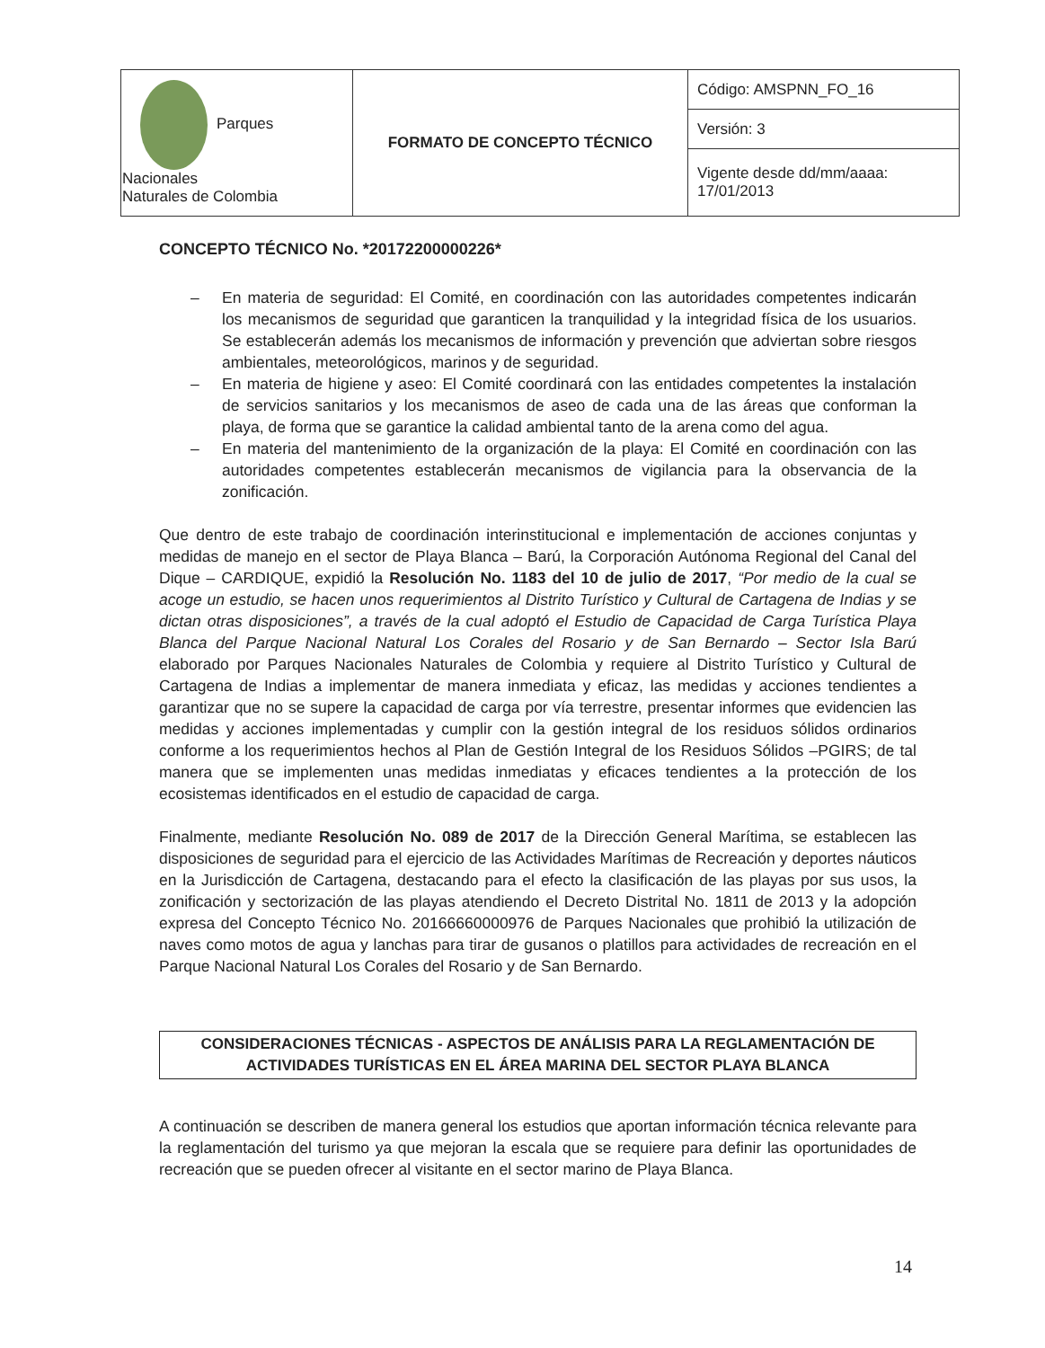| Parques Nacionales Naturales de Colombia | FORMATO DE CONCEPTO TÉCNICO | Código: AMSPNN_FO_16 |
| | | Versión: 3 |
| | | Vigente desde dd/mm/aaaa: 17/01/2013 |
CONCEPTO TÉCNICO No. *20172200000226*
– En materia de seguridad: El Comité, en coordinación con las autoridades competentes indicarán los mecanismos de seguridad que garanticen la tranquilidad y la integridad física de los usuarios. Se establecerán además los mecanismos de información y prevención que adviertan sobre riesgos ambientales, meteorológicos, marinos y de seguridad.
– En materia de higiene y aseo: El Comité coordinará con las entidades competentes la instalación de servicios sanitarios y los mecanismos de aseo de cada una de las áreas que conforman la playa, de forma que se garantice la calidad ambiental tanto de la arena como del agua.
– En materia del mantenimiento de la organización de la playa: El Comité en coordinación con las autoridades competentes establecerán mecanismos de vigilancia para la observancia de la zonificación.
Que dentro de este trabajo de coordinación interinstitucional e implementación de acciones conjuntas y medidas de manejo en el sector de Playa Blanca – Barú, la Corporación Autónoma Regional del Canal del Dique – CARDIQUE, expidió la Resolución No. 1183 del 10 de julio de 2017, “Por medio de la cual se acoge un estudio, se hacen unos requerimientos al Distrito Turístico y Cultural de Cartagena de Indias y se dictan otras disposiciones”, a través de la cual adoptó el Estudio de Capacidad de Carga Turística Playa Blanca del Parque Nacional Natural Los Corales del Rosario y de San Bernardo – Sector Isla Barú elaborado por Parques Nacionales Naturales de Colombia y requiere al Distrito Turístico y Cultural de Cartagena de Indias a implementar de manera inmediata y eficaz, las medidas y acciones tendientes a garantizar que no se supere la capacidad de carga por vía terrestre, presentar informes que evidencien las medidas y acciones implementadas y cumplir con la gestión integral de los residuos sólidos ordinarios conforme a los requerimientos hechos al Plan de Gestión Integral de los Residuos Sólidos –PGIRS; de tal manera que se implementen unas medidas inmediatas y eficaces tendientes a la protección de los ecosistemas identificados en el estudio de capacidad de carga.
Finalmente, mediante Resolución No. 089 de 2017 de la Dirección General Marítima, se establecen las disposiciones de seguridad para el ejercicio de las Actividades Marítimas de Recreación y deportes náuticos en la Jurisdicción de Cartagena, destacando para el efecto la clasificación de las playas por sus usos, la zonificación y sectorización de las playas atendiendo el Decreto Distrital No. 1811 de 2013 y la adopción expresa del Concepto Técnico No. 20166660000976 de Parques Nacionales que prohibió la utilización de naves como motos de agua y lanchas para tirar de gusanos o platillos para actividades de recreación en el Parque Nacional Natural Los Corales del Rosario y de San Bernardo.
CONSIDERACIONES TÉCNICAS - ASPECTOS DE ANÁLISIS PARA LA REGLAMENTACIÓN DE
ACTIVIDADES TURÍSTICAS EN EL ÁREA MARINA DEL SECTOR PLAYA BLANCA
A continuación se describen de manera general los estudios que aportan información técnica relevante para la reglamentación del turismo ya que mejoran la escala que se requiere para definir las oportunidades de recreación que se pueden ofrecer al visitante en el sector marino de Playa Blanca.
14